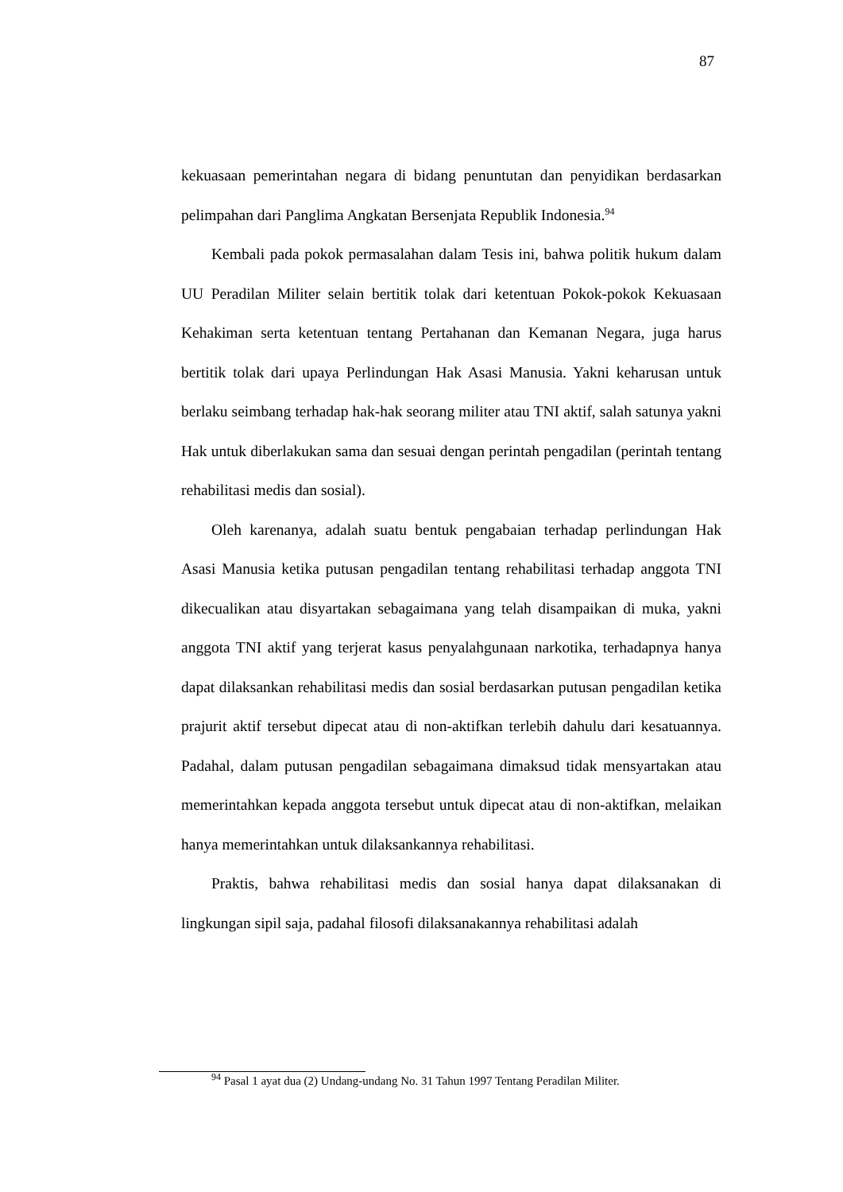87
kekuasaan pemerintahan negara di bidang penuntutan dan penyidikan berdasarkan pelimpahan dari Panglima Angkatan Bersenjata Republik Indonesia.<sup>94</sup>
Kembali pada pokok permasalahan dalam Tesis ini, bahwa politik hukum dalam UU Peradilan Militer selain bertitik tolak dari ketentuan Pokok-pokok Kekuasaan Kehakiman serta ketentuan tentang Pertahanan dan Kemanan Negara, juga harus bertitik tolak dari upaya Perlindungan Hak Asasi Manusia. Yakni keharusan untuk berlaku seimbang terhadap hak-hak seorang militer atau TNI aktif, salah satunya yakni Hak untuk diberlakukan sama dan sesuai dengan perintah pengadilan (perintah tentang rehabilitasi medis dan sosial).
Oleh karenanya, adalah suatu bentuk pengabaian terhadap perlindungan Hak Asasi Manusia ketika putusan pengadilan tentang rehabilitasi terhadap anggota TNI dikecualikan atau disyartakan sebagaimana yang telah disampaikan di muka, yakni anggota TNI aktif yang terjerat kasus penyalahgunaan narkotika, terhadapnya hanya dapat dilaksankan rehabilitasi medis dan sosial berdasarkan putusan pengadilan ketika prajurit aktif tersebut dipecat atau di non-aktifkan terlebih dahulu dari kesatuannya. Padahal, dalam putusan pengadilan sebagaimana dimaksud tidak mensyartakan atau memerintahkan kepada anggota tersebut untuk dipecat atau di non-aktifkan, melaikan hanya memerintahkan untuk dilaksankannya rehabilitasi.
Praktis, bahwa rehabilitasi medis dan sosial hanya dapat dilaksanakan di lingkungan sipil saja, padahal filosofi dilaksanakannya rehabilitasi adalah
<sup>94</sup> Pasal 1 ayat dua (2) Undang-undang No. 31 Tahun 1997 Tentang Peradilan Militer.